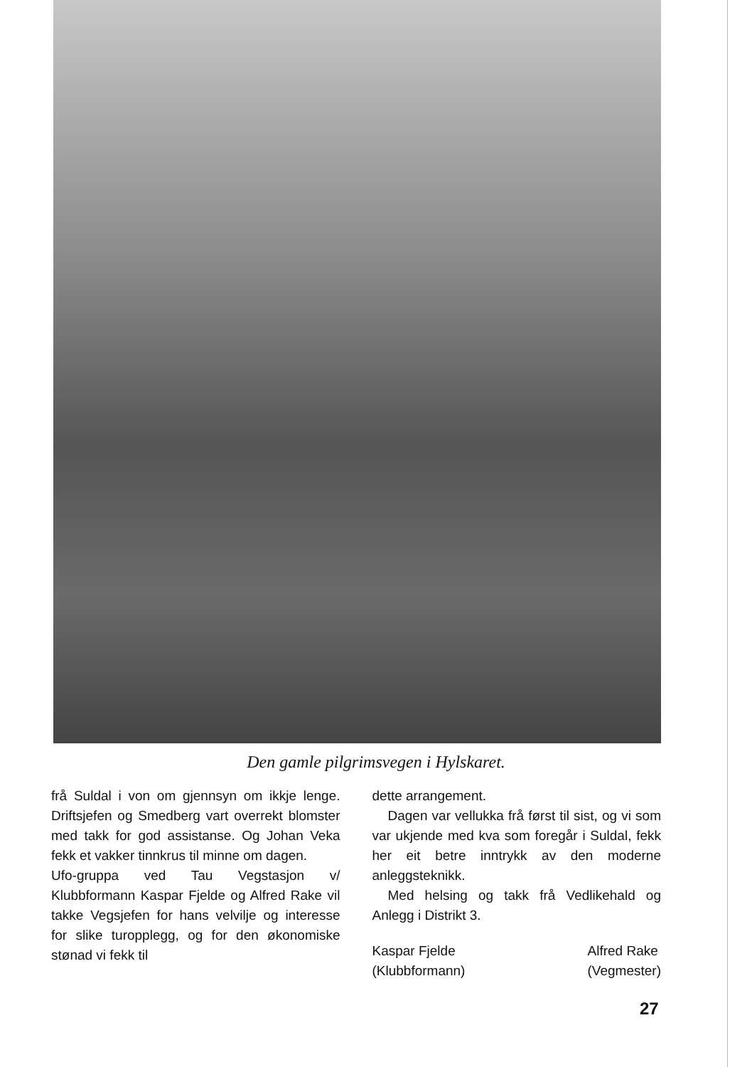Den gamle pilgrimsvegen i Hylskaret.
frå Suldal i von om gjennsyn om ikkje lenge. Driftsjefen og Smedberg vart overrekt blomster med takk for god assistanse. Og Johan Veka fekk et vakker tinnkrus til minne om dagen.
Ufo-gruppa ved Tau Vegstasjon v/ Klubbformann Kaspar Fjelde og Alfred Rake vil takke Vegsjefen for hans velvilje og interesse for slike turopplegg, og for den økonomiske stønad vi fekk til
dette arrangement.
Dagen var vellukka frå først til sist, og vi som var ukjende med kva som foregår i Suldal, fekk her eit betre inntrykk av den moderne anleggsteknikk.
Med helsing og takk frå Vedlikehald og Anlegg i Distrikt 3.
Kaspar Fjelde
(Klubbformann)
Alfred Rake
(Vegmester)
27